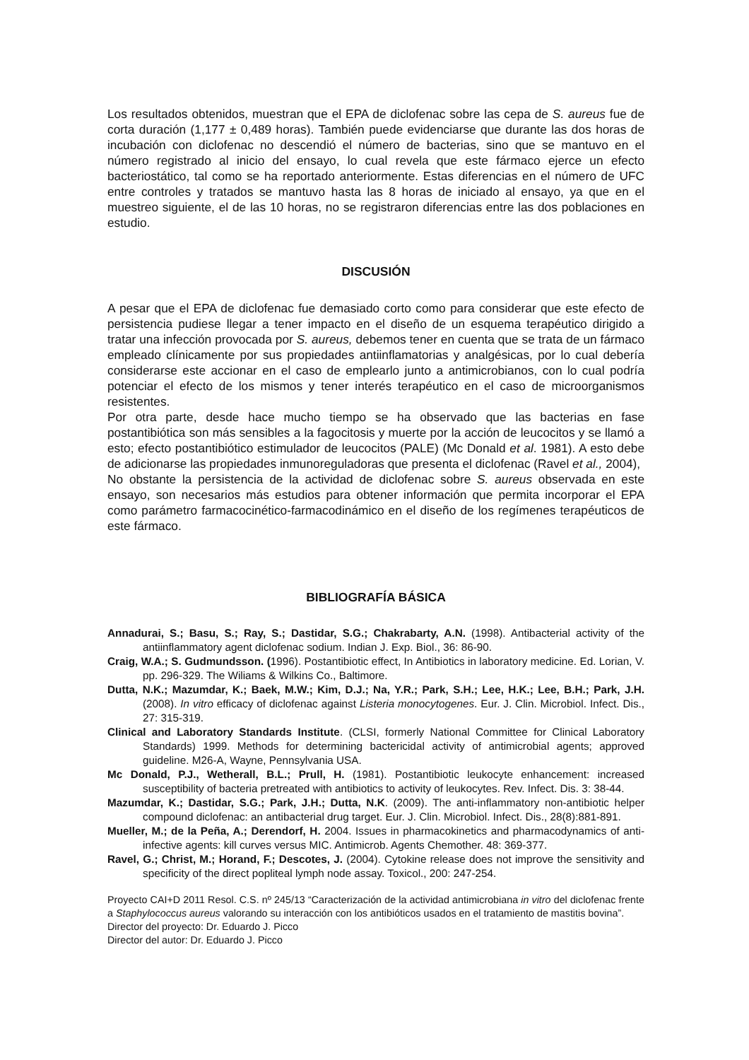Los resultados obtenidos, muestran que el EPA de diclofenac sobre las cepa de S. aureus fue de corta duración (1,177 ± 0,489 horas). También puede evidenciarse que durante las dos horas de incubación con diclofenac no descendió el número de bacterias, sino que se mantuvo en el número registrado al inicio del ensayo, lo cual revela que este fármaco ejerce un efecto bacteriostático, tal como se ha reportado anteriormente. Estas diferencias en el número de UFC entre controles y tratados se mantuvo hasta las 8 horas de iniciado al ensayo, ya que en el muestreo siguiente, el de las 10 horas, no se registraron diferencias entre las dos poblaciones en estudio.
DISCUSIÓN
A pesar que el EPA de diclofenac fue demasiado corto como para considerar que este efecto de persistencia pudiese llegar a tener impacto en el diseño de un esquema terapéutico dirigido a tratar una infección provocada por S. aureus, debemos tener en cuenta que se trata de un fármaco empleado clínicamente por sus propiedades antiinflamatorias y analgésicas, por lo cual debería considerarse este accionar en el caso de emplearlo junto a antimicrobianos, con lo cual podría potenciar el efecto de los mismos y tener interés terapéutico en el caso de microorganismos resistentes.
Por otra parte, desde hace mucho tiempo se ha observado que las bacterias en fase postantibiótica son más sensibles a la fagocitosis y muerte por la acción de leucocitos y se llamó a esto; efecto postantibiótico estimulador de leucocitos (PALE) (Mc Donald et al. 1981). A esto debe de adicionarse las propiedades inmunoreguladoras que presenta el diclofenac (Ravel et al., 2004),
No obstante la persistencia de la actividad de diclofenac sobre S. aureus observada en este ensayo, son necesarios más estudios para obtener información que permita incorporar el EPA como parámetro farmacocinético-farmacodinámico en el diseño de los regímenes terapéuticos de este fármaco.
BIBLIOGRAFÍA BÁSICA
Annadurai, S.; Basu, S.; Ray, S.; Dastidar, S.G.; Chakrabarty, A.N. (1998). Antibacterial activity of the antiinflammatory agent diclofenac sodium. Indian J. Exp. Biol., 36: 86-90.
Craig, W.A.; S. Gudmundsson. (1996). Postantibiotic effect, In Antibiotics in laboratory medicine. Ed. Lorian, V. pp. 296-329. The Wiliams & Wilkins Co., Baltimore.
Dutta, N.K.; Mazumdar, K.; Baek, M.W.; Kim, D.J.; Na, Y.R.; Park, S.H.; Lee, H.K.; Lee, B.H.; Park, J.H. (2008). In vitro efficacy of diclofenac against Listeria monocytogenes. Eur. J. Clin. Microbiol. Infect. Dis., 27: 315-319.
Clinical and Laboratory Standards Institute. (CLSI, formerly National Committee for Clinical Laboratory Standards) 1999. Methods for determining bactericidal activity of antimicrobial agents; approved guideline. M26-A, Wayne, Pennsylvania USA.
Mc Donald, P.J., Wetherall, B.L.; Prull, H. (1981). Postantibiotic leukocyte enhancement: increased susceptibility of bacteria pretreated with antibiotics to activity of leukocytes. Rev. Infect. Dis. 3: 38-44.
Mazumdar, K.; Dastidar, S.G.; Park, J.H.; Dutta, N.K. (2009). The anti-inflammatory non-antibiotic helper compound diclofenac: an antibacterial drug target. Eur. J. Clin. Microbiol. Infect. Dis., 28(8):881-891.
Mueller, M.; de la Peña, A.; Derendorf, H. 2004. Issues in pharmacokinetics and pharmacodynamics of anti-infective agents: kill curves versus MIC. Antimicrob. Agents Chemother. 48: 369-377.
Ravel, G.; Christ, M.; Horand, F.; Descotes, J. (2004). Cytokine release does not improve the sensitivity and specificity of the direct popliteal lymph node assay. Toxicol., 200: 247-254.
Proyecto CAI+D 2011 Resol. C.S. nº 245/13 “Caracterización de la actividad antimicrobiana in vitro del diclofenac frente a Staphylococcus aureus valorando su interacción con los antibióticos usados en el tratamiento de mastitis bovina”.
Director del proyecto: Dr. Eduardo J. Picco
Director del autor: Dr. Eduardo J. Picco